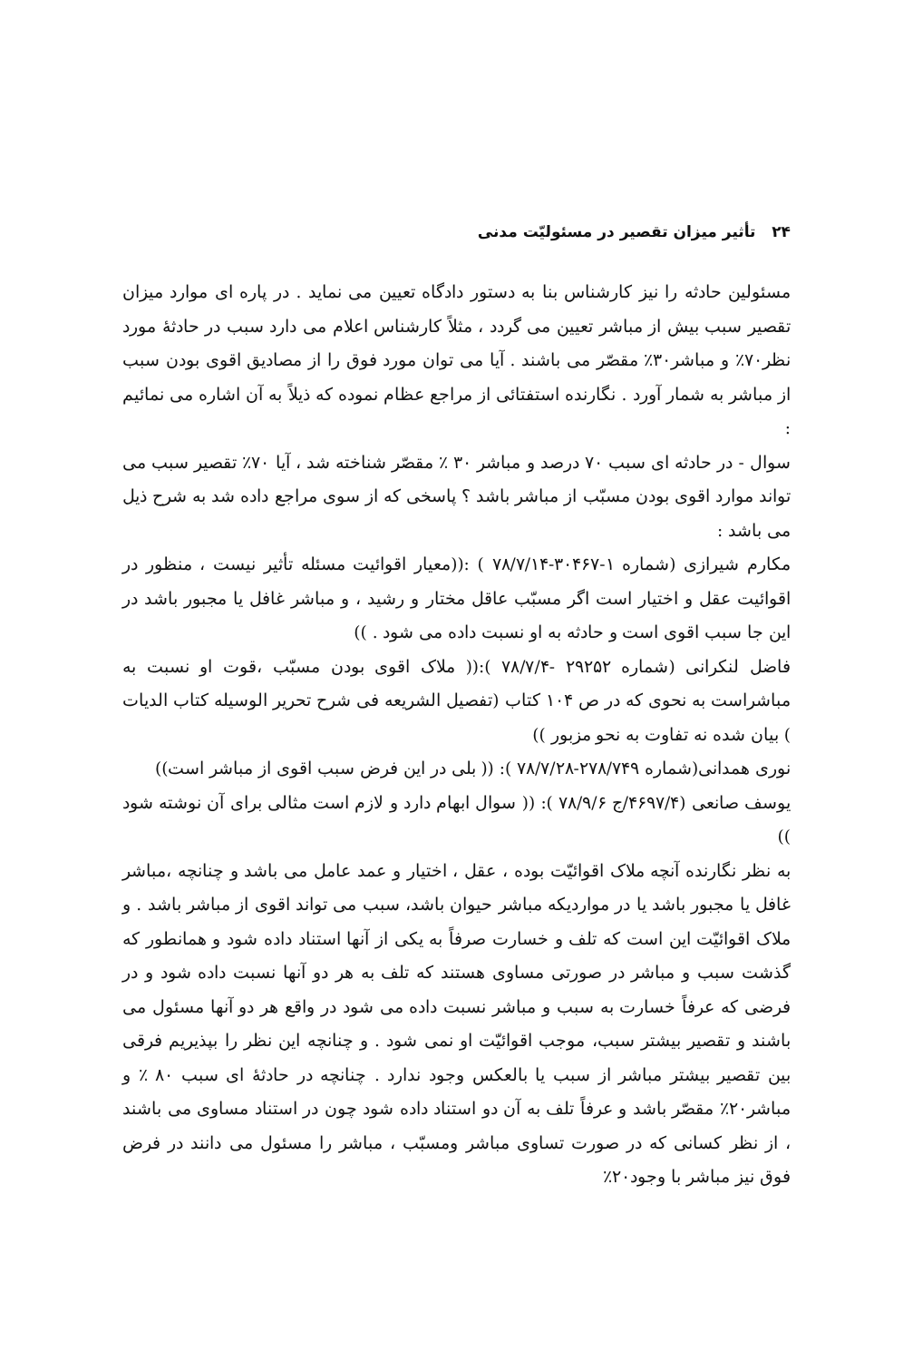۲۴ تأثیر میزان تقصیر در مسئولیّت مدنی
مسئولین حادثه را نیز کارشناس بنا به دستور دادگاه تعیین می نماید . در پاره ای موارد میزان تقصیر سبب بیش از مباشر تعیین می گردد ، مثلاً کارشناس اعلام می دارد سبب در حادثهٔ مورد نظر۷۰٪ و مباشر۳۰٪ مقصّر می باشند . آیا می توان مورد فوق را از مصادیق اقوی بودن سبب از مباشر به شمار آورد . نگارنده استفتائی از مراجع عظام نموده که ذیلاً به آن اشاره می نمائیم :
سوال - در حادثه ای سبب ۷۰ درصد و مباشر ۳۰ ٪ مقصّر شناخته شد ، آیا ۷۰٪ تقصیر سبب می تواند موارد اقوی بودن مسبّب از مباشر باشد ؟ پاسخی که از سوی مراجع داده شد به شرح ذیل می باشد :
مکارم شیرازی (شماره ۱-۳۰۴۶۷-۷۸/۷/۱۴ ) :((معیار اقوائیت مسئله تأثیر نیست ، منظور در اقوائیت عقل و اختیار است اگر مسبّب عاقل مختار و رشید ، و مباشر غافل یا مجبور باشد در این جا سبب اقوی است و حادثه به او نسبت داده می شود . ))
فاضل لنکرانی (شماره ۲۹۲۵۲ -۷۸/۷/۴ ):(( ملاک اقوی بودن مسبّب ،قوت او نسبت به مباشراست به نحوی که در ص ۱۰۴ کتاب (تفصیل الشریعه فی شرح تحریر الوسیله کتاب الدیات ) بیان شده نه تفاوت به نحو مزبور ))
نوری همدانی(شماره ۲۷۸/۷۴۹-۷۸/۷/۲۸ ): (( بلی در این فرض سبب اقوی از مباشر است))
یوسف صانعی (۴۶۹۷/۴/ج ۷۸/۹/۶ ): (( سوال ابهام دارد و لازم است مثالی برای آن نوشته شود ))
به نظر نگارنده آنچه ملاک اقوائیّت بوده ، عقل ، اختیار و عمد عامل می باشد و چنانچه ،مباشر غافل یا مجبور باشد یا در مواردیکه مباشر حیوان باشد، سبب می تواند اقوی از مباشر باشد . و ملاک اقوائیّت این است که تلف و خسارت صرفاً به یکی از آنها استناد داده شود و همانطور که گذشت سبب و مباشر در صورتی مساوی هستند که تلف به هر دو آنها نسبت داده شود و در فرضی که عرفاً خسارت به سبب و مباشر نسبت داده می شود در واقع هر دو آنها مسئول می باشند و تقصیر بیشتر سبب، موجب اقوائیّت او نمی شود . و چنانچه این نظر را بپذیریم فرقی بین تقصیر بیشتر مباشر از سبب یا بالعکس وجود ندارد . چنانچه در حادثهٔ ای سبب ۸۰ ٪ و مباشر۲۰٪ مقصّر باشد و عرفاً تلف به آن دو استناد داده شود چون در استناد مساوی می باشند ، از نظر کسانی که در صورت تساوی مباشر ومسبّب ، مباشر را مسئول می دانند در فرض فوق نیز مباشر با وجود۲۰٪